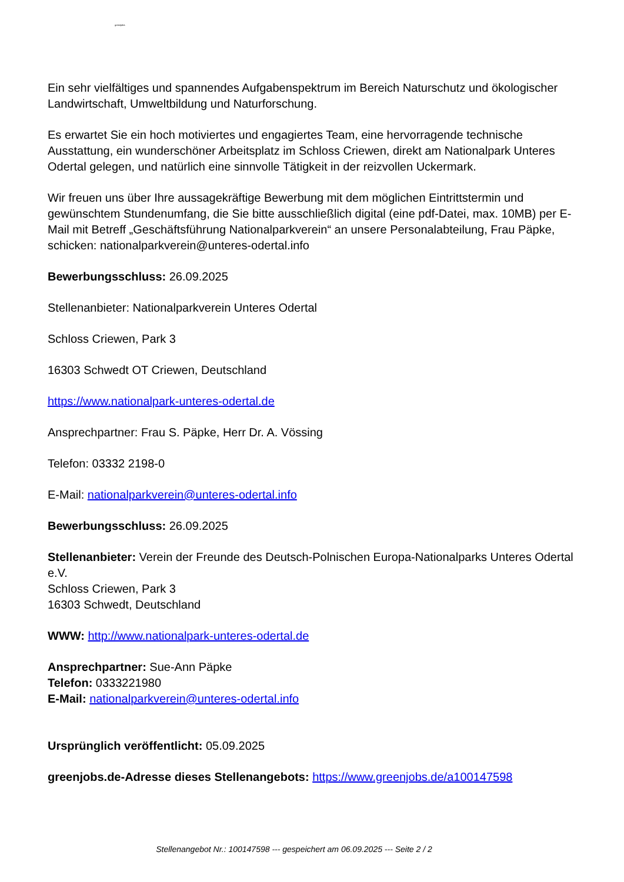greenjobs
Ein sehr vielfältiges und spannendes Aufgabenspektrum im Bereich Naturschutz und ökologischer Landwirtschaft, Umweltbildung und Naturforschung.
Es erwartet Sie ein hoch motiviertes und engagiertes Team, eine hervorragende technische Ausstattung, ein wunderschöner Arbeitsplatz im Schloss Criewen, direkt am Nationalpark Unteres Odertal gelegen, und natürlich eine sinnvolle Tätigkeit in der reizvollen Uckermark.
Wir freuen uns über Ihre aussagekräftige Bewerbung mit dem möglichen Eintrittstermin und gewünschtem Stundenumfang, die Sie bitte ausschließlich digital (eine pdf-Datei, max. 10MB) per E-Mail mit Betreff „Geschäftsführung Nationalparkverein“ an unsere Personalabteilung, Frau Päpke, schicken: nationalparkverein@unteres-odertal.info
Bewerbungsschluss: 26.09.2025
Stellenanbieter: Nationalparkverein Unteres Odertal
Schloss Criewen, Park 3
16303 Schwedt OT Criewen, Deutschland
https://www.nationalpark-unteres-odertal.de
Ansprechpartner: Frau S. Päpke, Herr Dr. A. Vössing
Telefon: 03332 2198-0
E-Mail: nationalparkverein@unteres-odertal.info
Bewerbungsschluss: 26.09.2025
Stellenanbieter: Verein der Freunde des Deutsch-Polnischen Europa-Nationalparks Unteres Odertal e.V.
Schloss Criewen, Park 3
16303 Schwedt, Deutschland
WWW: http://www.nationalpark-unteres-odertal.de
Ansprechpartner: Sue-Ann Päpke
Telefon: 0333221980
E-Mail: nationalparkverein@unteres-odertal.info
Ursprünglich veröffentlicht: 05.09.2025
greenjobs.de-Adresse dieses Stellenangebots: https://www.greenjobs.de/a100147598
Stellenangebot Nr.: 100147598 --- gespeichert am 06.09.2025 --- Seite 2 / 2